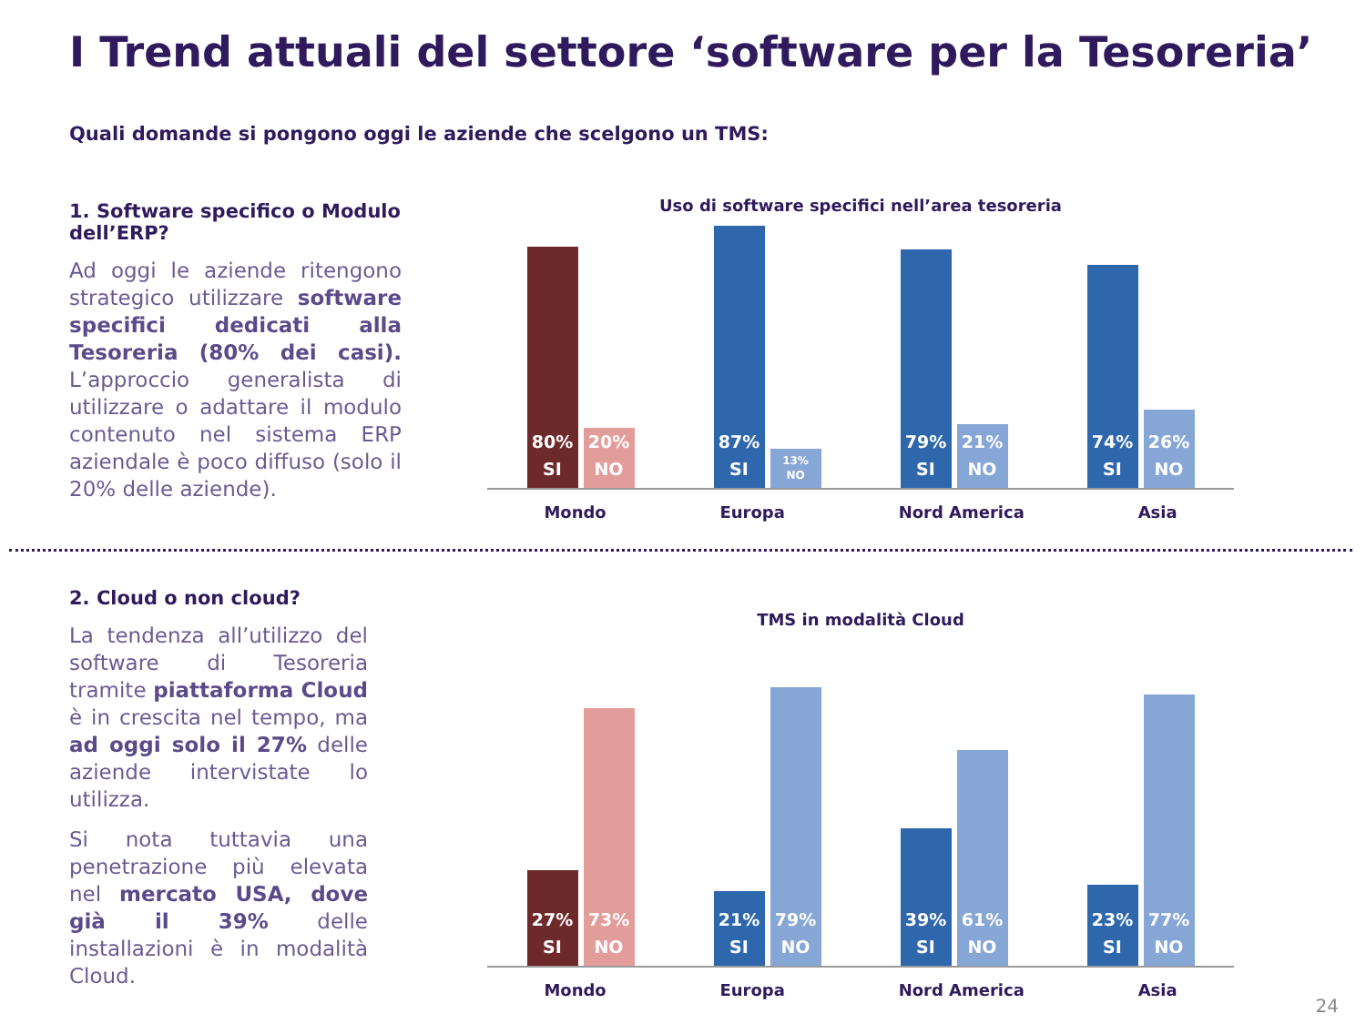I Trend attuali del settore ‘software per la Tesoreria’
Quali domande si pongono oggi le aziende che scelgono un TMS:
1. Software specifico o Modulo dell’ERP?
Ad oggi le aziende ritengono strategico utilizzare software specifici dedicati alla Tesoreria (80% dei casi). L’approccio generalista di utilizzare o adattare il modulo contenuto nel sistema ERP aziendale è poco diffuso (solo il 20% delle aziende).
Uso di software specifici nell’area tesoreria
80%
SI
20%
NO
87%
SI
13%
NO
79%
SI
21%
NO
74%
SI
26%
NO
Mondo Europa Nord America Asia
2. Cloud o non cloud?
La tendenza all’utilizzo del software di Tesoreria tramite piattaforma Cloud è in crescita nel tempo, ma ad oggi solo il 27% delle aziende intervistate lo utilizza.
Si nota tuttavia una penetrazione più elevata nel mercato USA, dove già il 39% delle installazioni è in modalità Cloud.
TMS in modalità Cloud
27%
SI
73%
NO
21%
SI
79%
NO
39%
SI
61%
NO
23%
SI
77%
NO
Mondo Europa Nord America Asia
24